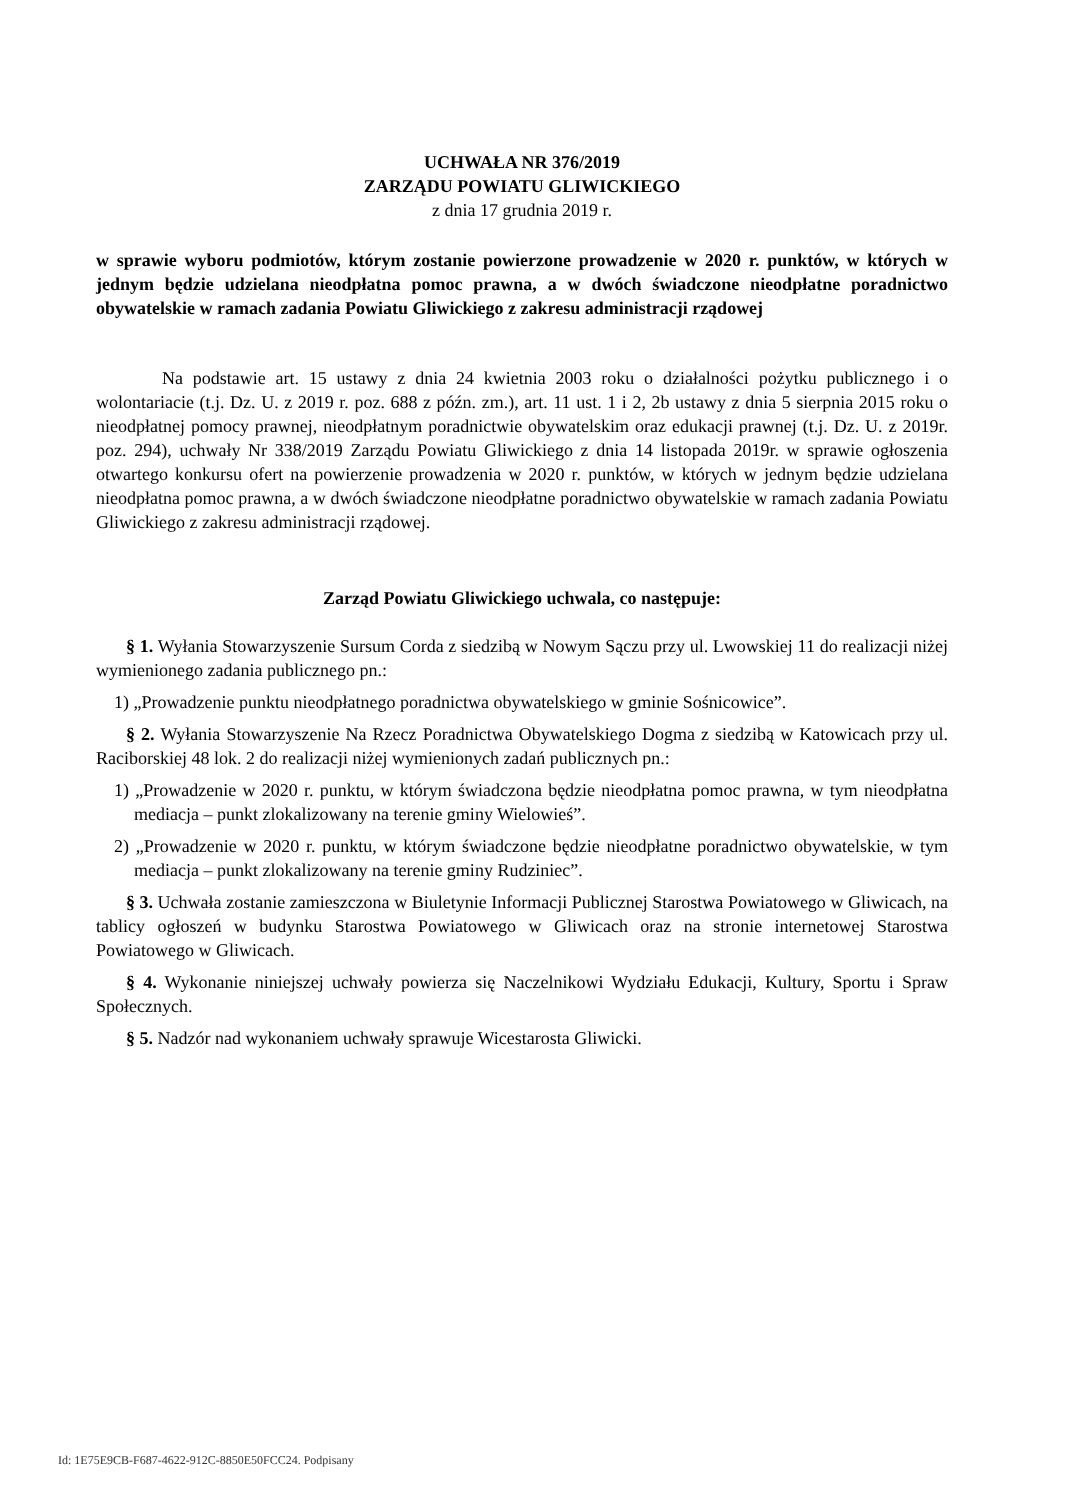UCHWAŁA NR 376/2019
ZARZĄDU POWIATU GLIWICKIEGO
z dnia 17 grudnia 2019 r.
w sprawie wyboru podmiotów, którym zostanie powierzone prowadzenie w 2020 r. punktów, w których w jednym będzie udzielana nieodpłatna pomoc prawna, a w dwóch świadczone nieodpłatne poradnictwo obywatelskie w ramach zadania Powiatu Gliwickiego z zakresu administracji rządowej
Na podstawie art. 15 ustawy z dnia 24 kwietnia 2003 roku o działalności pożytku publicznego i o wolontariacie (t.j. Dz. U. z 2019 r. poz. 688 z późn. zm.), art. 11 ust. 1 i 2, 2b ustawy z dnia 5 sierpnia 2015 roku o nieodpłatnej pomocy prawnej, nieodpłatnym poradnictwie obywatelskim oraz edukacji prawnej (t.j. Dz. U. z 2019r. poz. 294), uchwały Nr 338/2019 Zarządu Powiatu Gliwickiego z dnia 14 listopada 2019r. w sprawie ogłoszenia otwartego konkursu ofert na powierzenie prowadzenia w 2020 r. punktów, w których w jednym będzie udzielana nieodpłatna pomoc prawna, a w dwóch świadczone nieodpłatne poradnictwo obywatelskie w ramach zadania Powiatu Gliwickiego z zakresu administracji rządowej.
Zarząd Powiatu Gliwickiego uchwala, co następuje:
§ 1. Wyłania Stowarzyszenie Sursum Corda z siedzibą w Nowym Sączu przy ul. Lwowskiej 11 do realizacji niżej wymienionego zadania publicznego pn.:
1) „Prowadzenie punktu nieodpłatnego poradnictwa obywatelskiego w gminie Sośnicowice”.
§ 2. Wyłania Stowarzyszenie Na Rzecz Poradnictwa Obywatelskiego Dogma z siedzibą w Katowicach przy ul. Raciborskiej 48 lok. 2 do realizacji niżej wymienionych zadań publicznych pn.:
1) „Prowadzenie w 2020 r. punktu, w którym świadczona będzie nieodpłatna pomoc prawna, w tym nieodpłatna mediacja – punkt zlokalizowany na terenie gminy Wielowieś”.
2) „Prowadzenie w 2020 r. punktu, w którym świadczone będzie nieodpłatne poradnictwo obywatelskie, w tym mediacja – punkt zlokalizowany na terenie gminy Rudziniec”.
§ 3. Uchwała zostanie zamieszczona w Biuletynie Informacji Publicznej Starostwa Powiatowego w Gliwicach, na tablicy ogłoszeń w budynku Starostwa Powiatowego w Gliwicach oraz na stronie internetowej Starostwa Powiatowego w Gliwicach.
§ 4. Wykonanie niniejszej uchwały powierza się Naczelnikowi Wydziału Edukacji, Kultury, Sportu i Spraw Społecznych.
§ 5. Nadzór nad wykonaniem uchwały sprawuje Wicestarosta Gliwicki.
Id: 1E75E9CB-F687-4622-912C-8850E50FCC24. Podpisany